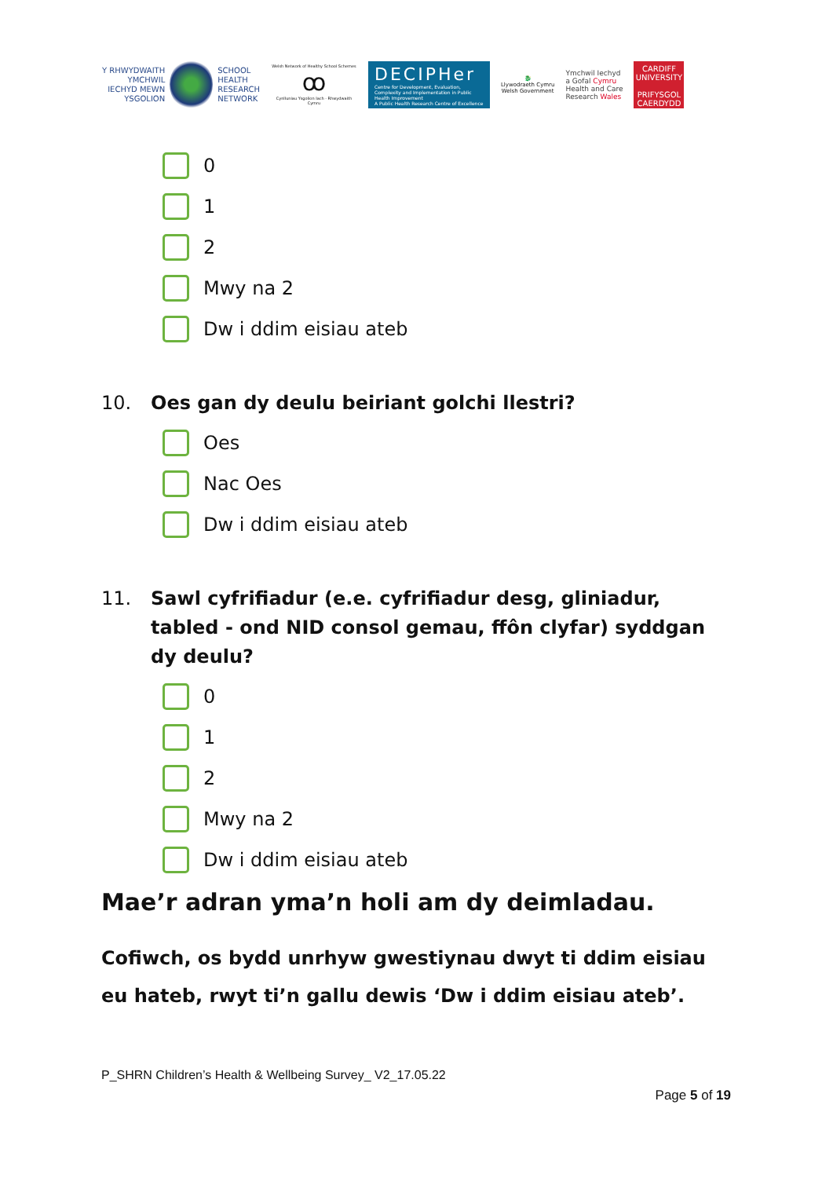Y RHWYDWAITH
YMCHWIL
IECHYD MEWN
YSGOLION
SCHOOL
HEALTH
RESEARCH
NETWORK
Welsh Network of Healthy School Schemes
ꝏ
Cynlluniau Ysgolion Iach - Rhwydwaith Cymru
DECIPHer
Centre for Development, Evaluation, Complexity and Implementation in Public Health Improvement
A Public Health Research Centre of Excellence
🐉
Llywodraeth Cymru
Welsh Government
Ymchwil Iechyd
a Gofal Cymru
Health and Care
Research Wales
CARDIFF
UNIVERSITY
PRIFYSGOL
CAERDYDD
0
1
2
Mwy na 2
Dw i ddim eisiau ateb
10. Oes gan dy deulu beiriant golchi llestri?
Oes
Nac Oes
Dw i ddim eisiau ateb
11. Sawl cyfrifiadur (e.e. cyfrifiadur desg, gliniadur, tabled - ond NID consol gemau, ffôn clyfar) syddgan dy deulu?
0
1
2
Mwy na 2
Dw i ddim eisiau ateb
Mae’r adran yma’n holi am dy deimladau.
Cofiwch, os bydd unrhyw gwestiynau dwyt ti ddim eisiau eu hateb, rwyt ti’n gallu dewis ‘Dw i ddim eisiau ateb’.
P_SHRN Children’s Health & Wellbeing Survey_ V2_17.05.22
Page 5 of 19